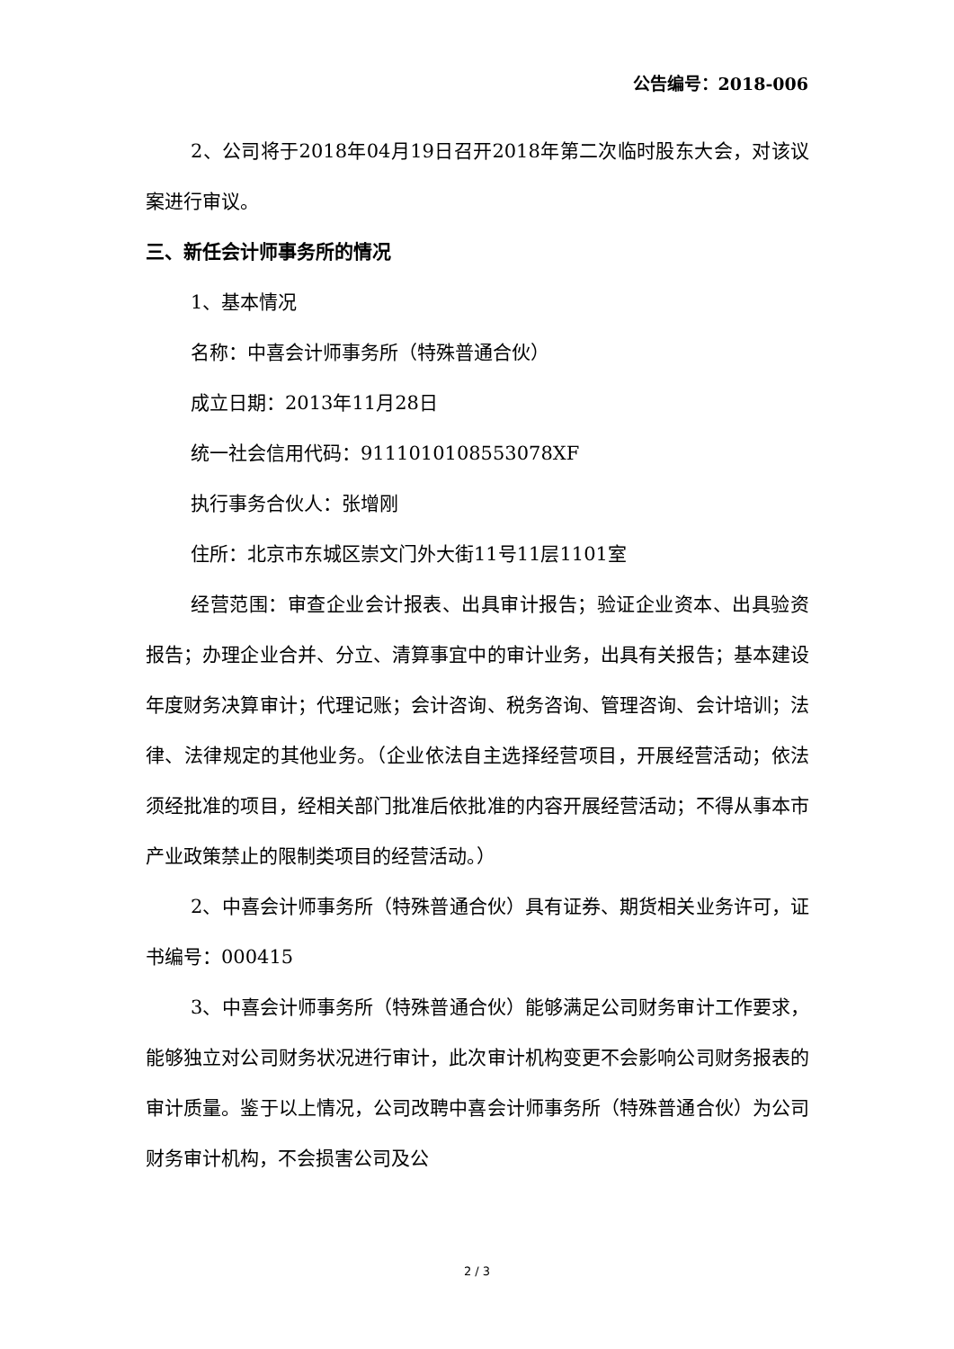公告编号：2018-006
2、公司将于2018年04月19日召开2018年第二次临时股东大会，对该议案进行审议。
三、新任会计师事务所的情况
1、基本情况
名称：中喜会计师事务所（特殊普通合伙）
成立日期：2013年11月28日
统一社会信用代码：9111010108553078XF
执行事务合伙人：张增刚
住所：北京市东城区崇文门外大街11号11层1101室
经营范围：审查企业会计报表、出具审计报告；验证企业资本、出具验资报告；办理企业合并、分立、清算事宜中的审计业务，出具有关报告；基本建设年度财务决算审计；代理记账；会计咨询、税务咨询、管理咨询、会计培训；法律、法律规定的其他业务。（企业依法自主选择经营项目，开展经营活动；依法须经批准的项目，经相关部门批准后依批准的内容开展经营活动；不得从事本市产业政策禁止的限制类项目的经营活动。）
2、中喜会计师事务所（特殊普通合伙）具有证券、期货相关业务许可，证书编号：000415
3、中喜会计师事务所（特殊普通合伙）能够满足公司财务审计工作要求，能够独立对公司财务状况进行审计，此次审计机构变更不会影响公司财务报表的审计质量。鉴于以上情况，公司改聘中喜会计师事务所（特殊普通合伙）为公司财务审计机构，不会损害公司及公
2 / 3